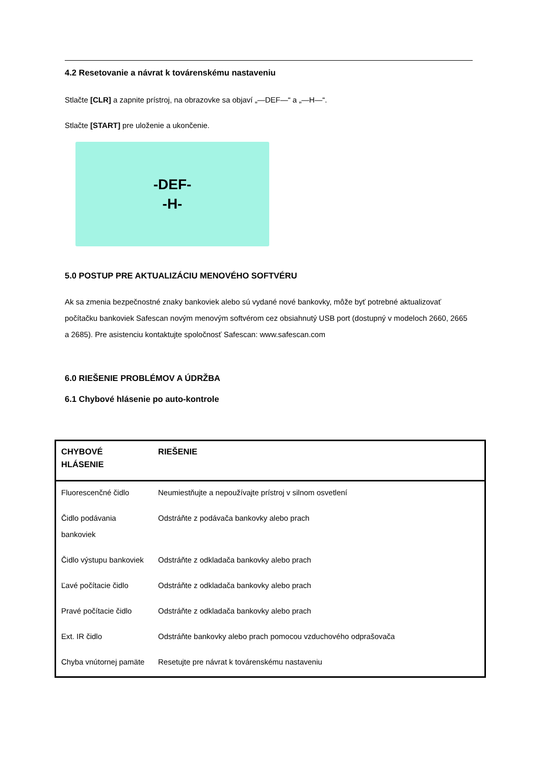4.2 Resetovanie a návrat k továrenskému nastaveniu
Stlačte [CLR] a zapnite prístroj, na obrazovke sa objaví „—DEF—“ a „—H—“.
Stlačte [START] pre uloženie a ukončenie.
-DEF-
-H-
5.0 POSTUP PRE AKTUALIZÁCIU MENOVÉHO SOFTVÉRU
Ak sa zmenia bezpečnostné znaky bankoviek alebo sú vydané nové bankovky, môže byť potrebné aktualizovať počítačku bankoviek Safescan novým menovým softvérom cez obsiahnutý USB port (dostupný v modeloch 2660, 2665 a 2685). Pre asistenciu kontaktujte spoločnosť Safescan: www.safescan.com
6.0 RIEŠENIE PROBLÉMOV A ÚDRŽBA
6.1 Chybové hlásenie po auto-kontrole
| CHYBOVÉ HLÁSENIE | RIEŠENIE |
| --- | --- |
| Fluorescenčné čidlo | Neumiestňujte a nepoužívajte prístroj v silnom osvetlení |
| Čidlo podávania bankoviek | Odstráňte z podávača bankovky alebo prach |
| Čidlo výstupu bankoviek | Odstráňte z odkladača bankovky alebo prach |
| Ľavé počítacie čidlo | Odstráňte z odkladača bankovky alebo prach |
| Pravé počítacie čidlo | Odstráňte z odkladača bankovky alebo prach |
| Ext. IR čidlo | Odstráňte bankovky alebo prach pomocou vzduchového odprašovača |
| Chyba vnútornej pamäte | Resetujte pre návrat k továrenskému nastaveniu |